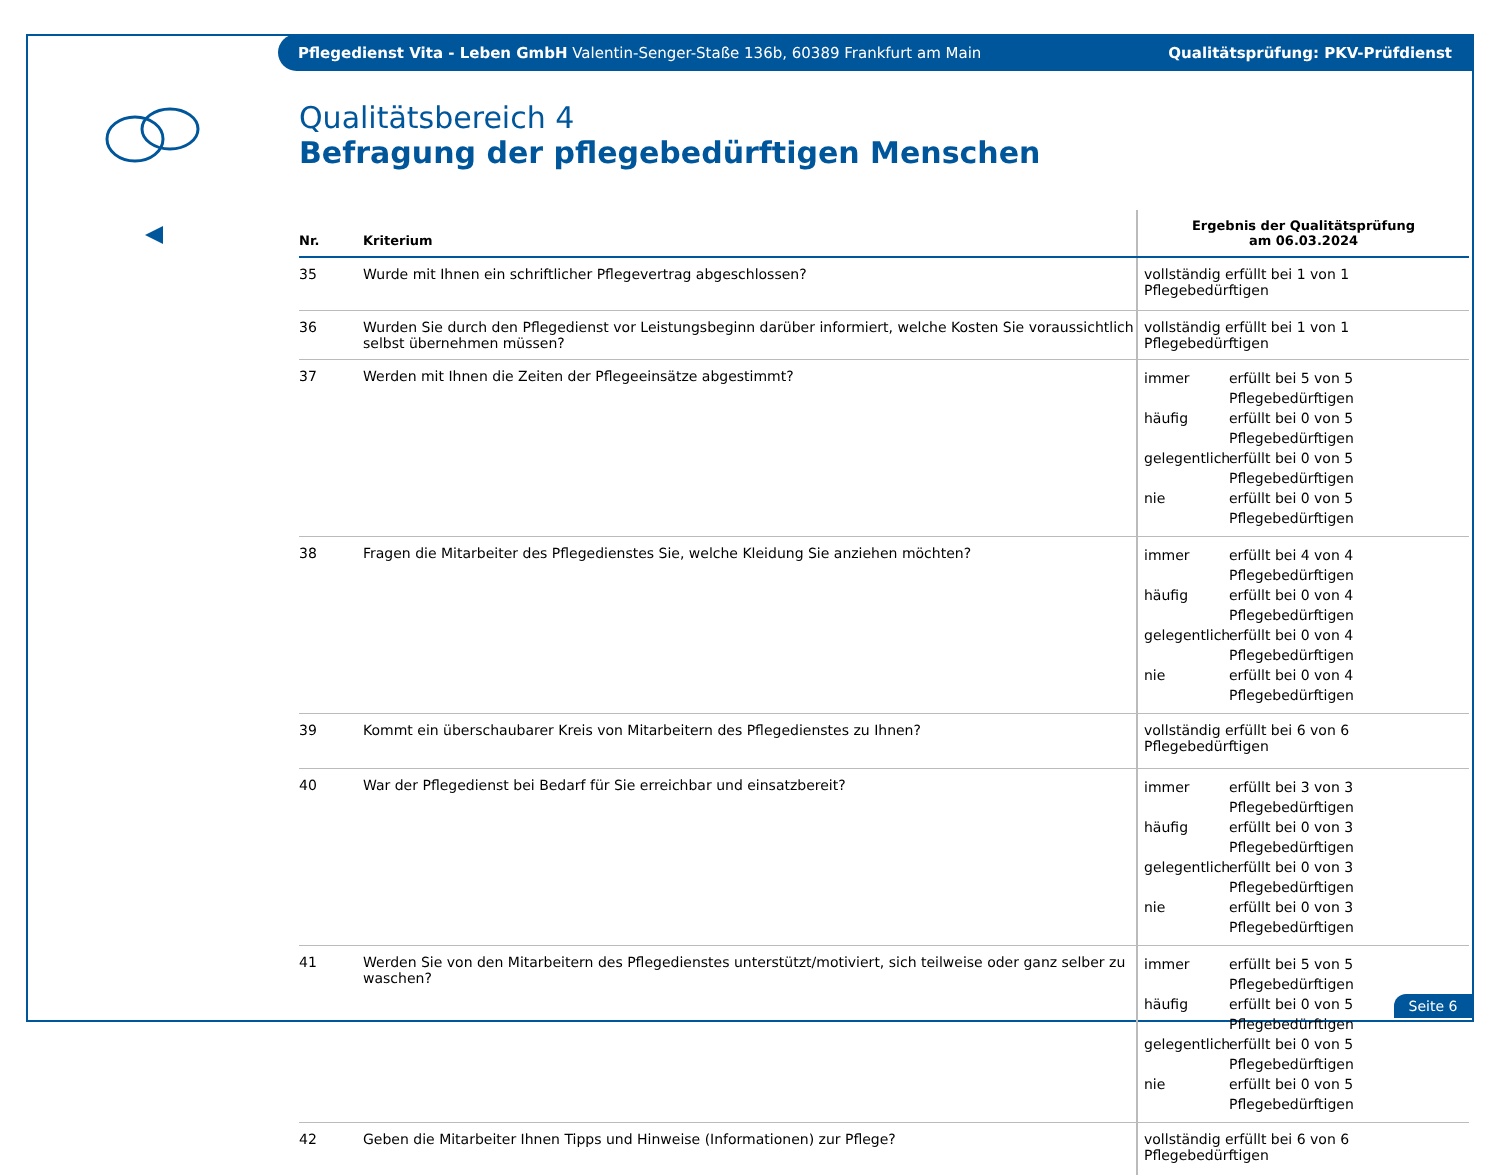Pflegedienst Vita - Leben GmbH Valentin-Senger-Staße 136b, 60389 Frankfurt am Main Qualitätsprüfung: PKV-Prüfdienst
Qualitätsbereich 4
Befragung der pflegebedürftigen Menschen
| Nr. | Kriterium | Ergebnis der Qualitätsprüfung am 06.03.2024 |
| --- | --- | --- |
| 35 | Wurde mit Ihnen ein schriftlicher Pflegevertrag abgeschlossen? | vollständig erfüllt bei 1 von 1 Pflegebedürftigen |
| 36 | Wurden Sie durch den Pflegedienst vor Leistungsbeginn darüber informiert, welche Kosten Sie voraussichtlich selbst übernehmen müssen? | vollständig erfüllt bei 1 von 1 Pflegebedürftigen |
| 37 | Werden mit Ihnen die Zeiten der Pflegeeinsätze abgestimmt? | immer erfüllt bei 5 von 5 Pflegebedürftigen häufig erfüllt bei 0 von 5 Pflegebedürftigen gelegentlich erfüllt bei 0 von 5 Pflegebedürftigen nie erfüllt bei 0 von 5 Pflegebedürftigen |
| 38 | Fragen die Mitarbeiter des Pflegedienstes Sie, welche Kleidung Sie anziehen möchten? | immer erfüllt bei 4 von 4 Pflegebedürftigen häufig erfüllt bei 0 von 4 Pflegebedürftigen gelegentlich erfüllt bei 0 von 4 Pflegebedürftigen nie erfüllt bei 0 von 4 Pflegebedürftigen |
| 39 | Kommt ein überschaubarer Kreis von Mitarbeitern des Pflegedienstes zu Ihnen? | vollständig erfüllt bei 6 von 6 Pflegebedürftigen |
| 40 | War der Pflegedienst bei Bedarf für Sie erreichbar und einsatzbereit? | immer erfüllt bei 3 von 3 Pflegebedürftigen häufig erfüllt bei 0 von 3 Pflegebedürftigen gelegentlich erfüllt bei 0 von 3 Pflegebedürftigen nie erfüllt bei 0 von 3 Pflegebedürftigen |
| 41 | Werden Sie von den Mitarbeitern des Pflegedienstes unterstützt/motiviert, sich teilweise oder ganz selber zu waschen? | immer erfüllt bei 5 von 5 Pflegebedürftigen häufig erfüllt bei 0 von 5 Pflegebedürftigen gelegentlich erfüllt bei 0 von 5 Pflegebedürftigen nie erfüllt bei 0 von 5 Pflegebedürftigen |
| 42 | Geben die Mitarbeiter Ihnen Tipps und Hinweise (Informationen) zur Pflege? | vollständig erfüllt bei 6 von 6 Pflegebedürftigen |
Seite 6